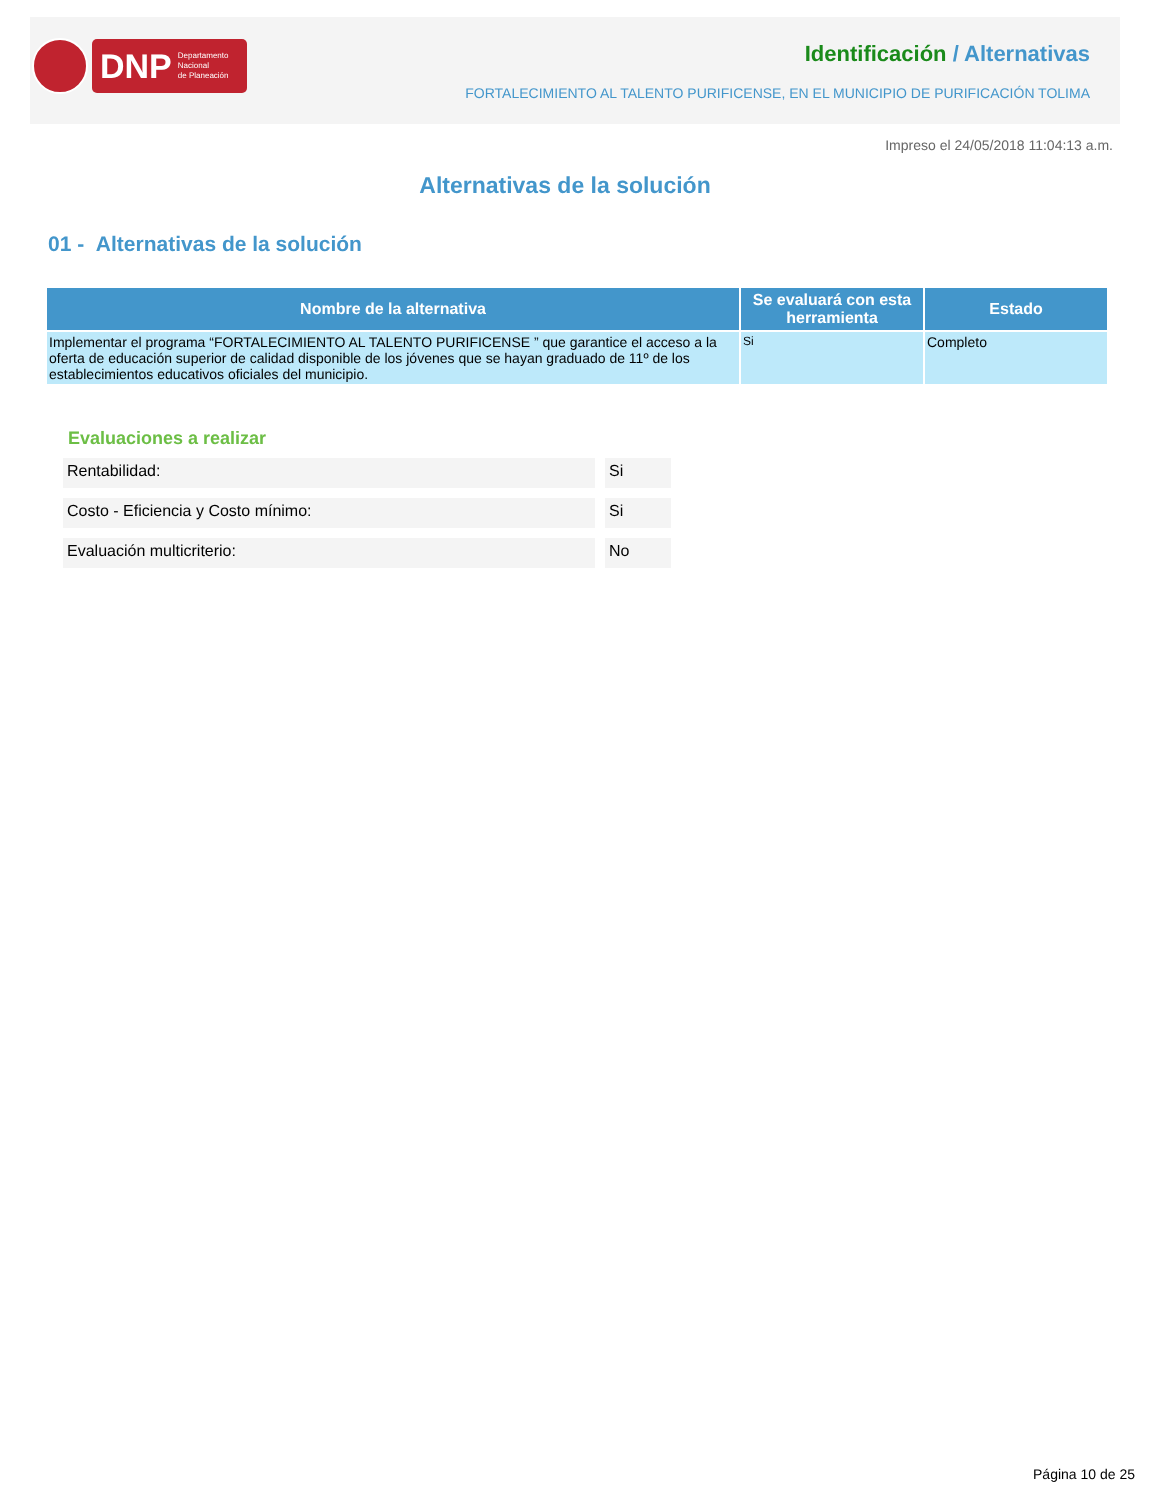DNP Departamento
Nacional
de Planeación
Identificación / Alternativas
FORTALECIMIENTO AL TALENTO PURIFICENSE, EN EL MUNICIPIO DE PURIFICACIÓN TOLIMA
Impreso el 24/05/2018 11:04:13 a.m.
Alternativas de la solución
01 - Alternativas de la solución
| Nombre de la alternativa | Se evaluará con esta herramienta | Estado |
| --- | --- | --- |
| Implementar el programa “FORTALECIMIENTO AL TALENTO PURIFICENSE ” que garantice el acceso a la oferta de educación superior de calidad disponible de los jóvenes que se hayan graduado de 11º de los establecimientos educativos oficiales del municipio. | Si | Completo |
Evaluaciones a realizar
Rentabilidad: Si
Costo - Eficiencia y Costo mínimo: Si
Evaluación multicriterio: No
Página 10 de 25